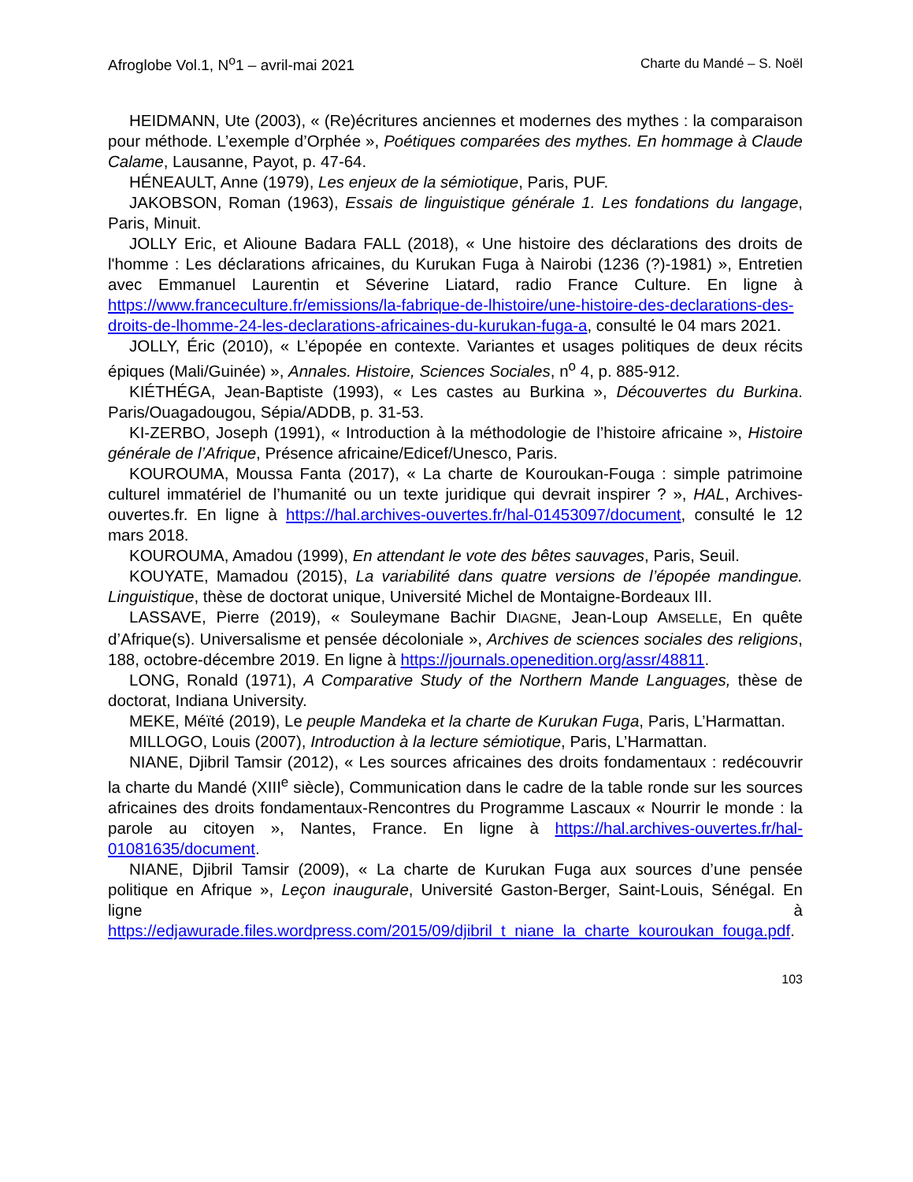Afroglobe Vol.1, N<sup>o</sup>1 – avril-mai 2021 Charte du Mandé – S. Noël
HEIDMANN, Ute (2003), « (Re)écritures anciennes et modernes des mythes : la comparaison pour méthode. L’exemple d’Orphée », Poétiques comparées des mythes. En hommage à Claude Calame, Lausanne, Payot, p. 47-64.
HÉNEAULT, Anne (1979), Les enjeux de la sémiotique, Paris, PUF.
JAKOBSON, Roman (1963), Essais de linguistique générale 1. Les fondations du langage, Paris, Minuit.
JOLLY Eric, et Alioune Badara FALL (2018), « Une histoire des déclarations des droits de l'homme : Les déclarations africaines, du Kurukan Fuga à Nairobi (1236 (?)-1981) », Entretien avec Emmanuel Laurentin et Séverine Liatard, radio France Culture. En ligne à https://www.franceculture.fr/emissions/la-fabrique-de-lhistoire/une-histoire-des-declarations-des-droits-de-lhomme-24-les-declarations-africaines-du-kurukan-fuga-a, consulté le 04 mars 2021.
JOLLY, Éric (2010), « L’épopée en contexte. Variantes et usages politiques de deux récits épiques (Mali/Guinée) », Annales. Histoire, Sciences Sociales, n<sup>o</sup> 4, p. 885-912.
KIÉTHÉGA, Jean-Baptiste (1993), « Les castes au Burkina », Découvertes du Burkina. Paris/Ouagadougou, Sépia/ADDB, p. 31-53.
KI-ZERBO, Joseph (1991), « Introduction à la méthodologie de l’histoire africaine », Histoire générale de l’Afrique, Présence africaine/Edicef/Unesco, Paris.
KOUROUMA, Moussa Fanta (2017), « La charte de Kouroukan-Fouga : simple patrimoine culturel immatériel de l’humanité ou un texte juridique qui devrait inspirer ? », HAL, Archives-ouvertes.fr. En ligne à https://hal.archives-ouvertes.fr/hal-01453097/document, consulté le 12 mars 2018.
KOUROUMA, Amadou (1999), En attendant le vote des bêtes sauvages, Paris, Seuil.
KOUYATE, Mamadou (2015), La variabilité dans quatre versions de l’épopée mandingue. Linguistique, thèse de doctorat unique, Université Michel de Montaigne-Bordeaux III.
LASSAVE, Pierre (2019), « Souleymane Bachir DIAGNE, Jean-Loup AMSELLE, En quête d’Afrique(s). Universalisme et pensée décoloniale », Archives de sciences sociales des religions, 188, octobre-décembre 2019. En ligne à https://journals.openedition.org/assr/48811.
LONG, Ronald (1971), A Comparative Study of the Northern Mande Languages, thèse de doctorat, Indiana University.
MEKE, Méïté (2019), Le peuple Mandeka et la charte de Kurukan Fuga, Paris, L’Harmattan.
MILLOGO, Louis (2007), Introduction à la lecture sémiotique, Paris, L’Harmattan.
NIANE, Djibril Tamsir (2012), « Les sources africaines des droits fondamentaux : redécouvrir la charte du Mandé (XIII<sup>e</sup> siècle), Communication dans le cadre de la table ronde sur les sources africaines des droits fondamentaux-Rencontres du Programme Lascaux « Nourrir le monde : la parole au citoyen », Nantes, France. En ligne à https://hal.archives-ouvertes.fr/hal-01081635/document.
NIANE, Djibril Tamsir (2009), « La charte de Kurukan Fuga aux sources d’une pensée politique en Afrique », Leçon inaugurale, Université Gaston-Berger, Saint-Louis, Sénégal. En ligne à https://edjawurade.files.wordpress.com/2015/09/djibril_t_niane_la_charte_kouroukan_fouga.pdf.
103